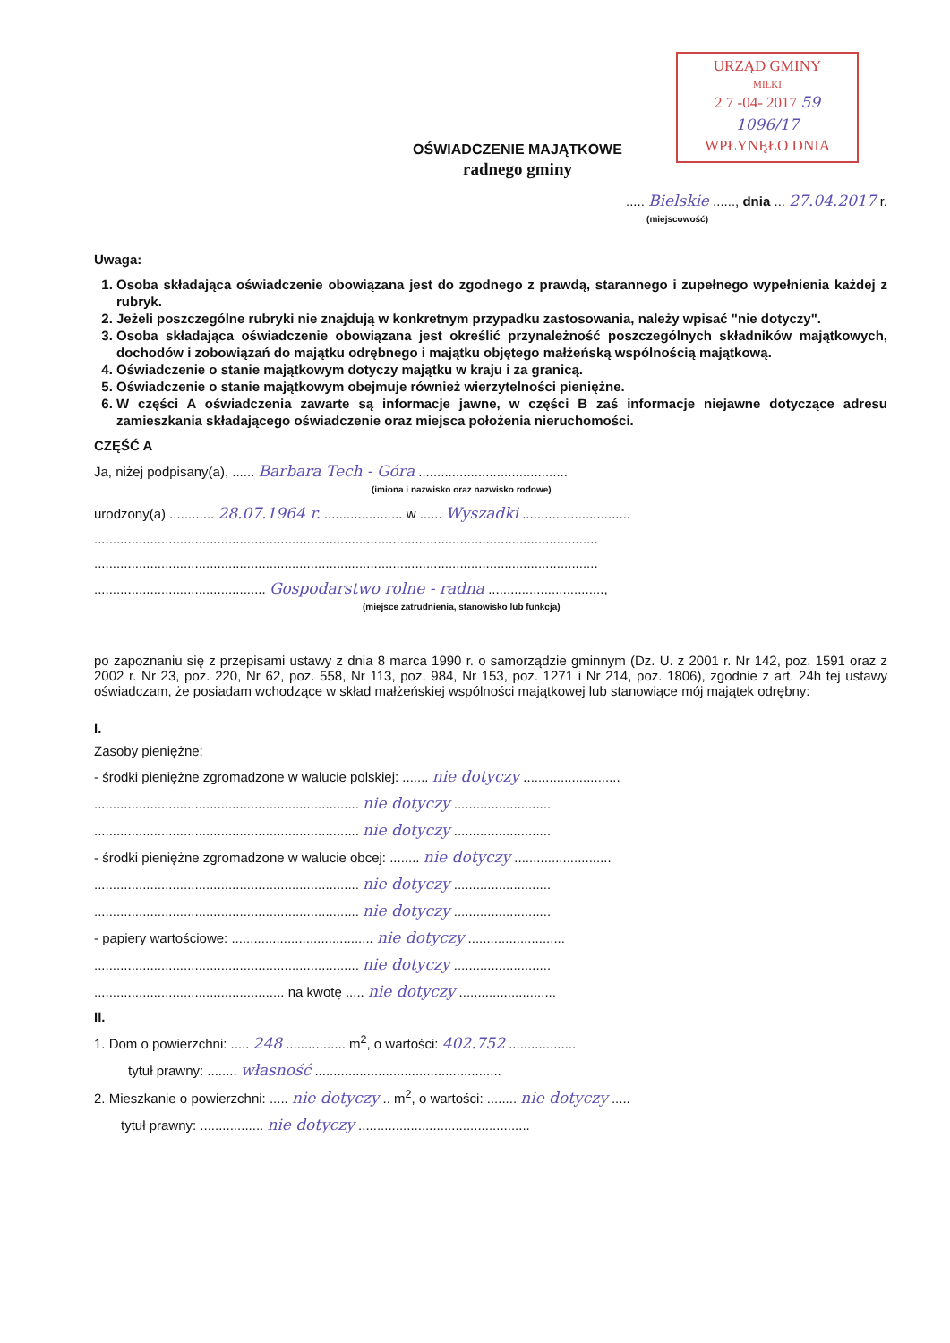URZĄD GMINY
MIŁKI
2 7 -04- 2017 59
1096/17
WPŁYNĘŁO DNIA
OŚWIADCZENIE MAJĄTKOWE
radnego gminy
..... Bielskie ......, dnia ... 27.04.2017 r.
(miejscowość)
Uwaga:
1. Osoba składająca oświadczenie obowiązana jest do zgodnego z prawdą, starannego i zupełnego wypełnienia każdej z rubryk.
2. Jeżeli poszczególne rubryki nie znajdują w konkretnym przypadku zastosowania, należy wpisać "nie dotyczy".
3. Osoba składająca oświadczenie obowiązana jest określić przynależność poszczególnych składników majątkowych, dochodów i zobowiązań do majątku odrębnego i majątku objętego małżeńską wspólnością majątkową.
4. Oświadczenie o stanie majątkowym dotyczy majątku w kraju i za granicą.
5. Oświadczenie o stanie majątkowym obejmuje również wierzytelności pieniężne.
6. W części A oświadczenia zawarte są informacje jawne, w części B zaś informacje niejawne dotyczące adresu zamieszkania składającego oświadczenie oraz miejsca położenia nieruchomości.
CZĘŚĆ A
Ja, niżej podpisany(a), ...... Barbara Tech - Góra ........................................
(imiona i nazwisko oraz nazwisko rodowe)
urodzony(a) ............ 28.07.1964 r. ..................... w ...... Wyszadki .............................
.......................................................................................................................................
.......................................................................................................................................
.............................................. Gospodarstwo rolne - radna ...............................,
(miejsce zatrudnienia, stanowisko lub funkcja)
po zapoznaniu się z przepisami ustawy z dnia 8 marca 1990 r. o samorządzie gminnym (Dz. U. z 2001 r. Nr 142, poz. 1591 oraz z 2002 r. Nr 23, poz. 220, Nr 62, poz. 558, Nr 113, poz. 984, Nr 153, poz. 1271 i Nr 214, poz. 1806), zgodnie z art. 24h tej ustawy oświadczam, że posiadam wchodzące w skład małżeńskiej wspólności majątkowej lub stanowiące mój majątek odrębny:
I.
Zasoby pieniężne:
- środki pieniężne zgromadzone w walucie polskiej: ....... nie dotyczy ..........................
....................................................................... nie dotyczy ..........................
....................................................................... nie dotyczy ..........................
- środki pieniężne zgromadzone w walucie obcej: ........ nie dotyczy ..........................
....................................................................... nie dotyczy ..........................
....................................................................... nie dotyczy ..........................
- papiery wartościowe: ...................................... nie dotyczy ..........................
....................................................................... nie dotyczy ..........................
................................................... na kwotę ..... nie dotyczy ..........................
II.
1. Dom o powierzchni: ..... 248 ................ m<sup>2</sup>, o wartości: 402.752 ..................
tytuł prawny: ........ własność ..................................................
2. Mieszkanie o powierzchni: ..... nie dotyczy .. m<sup>2</sup>, o wartości: ........ nie dotyczy .....
tytuł prawny: ................. nie dotyczy ..............................................